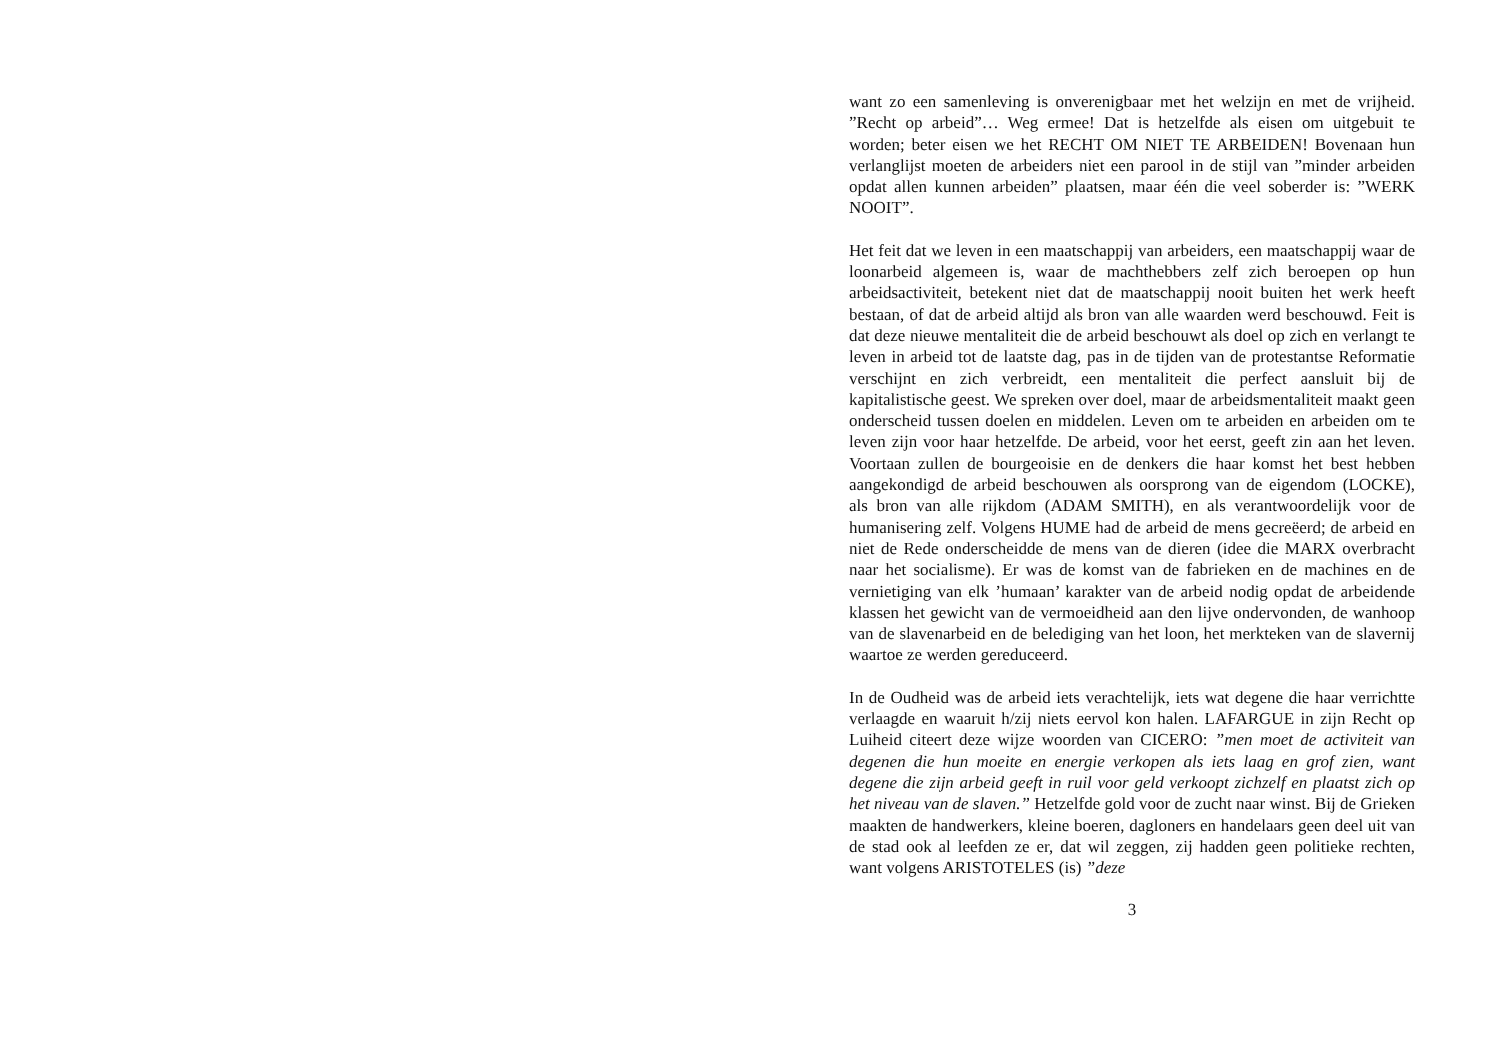want zo een samenleving is onverenigbaar met het welzijn en met de vrijheid. ”Recht op arbeid”… Weg ermee! Dat is hetzelfde als eisen om uitgebuit te worden; beter eisen we het RECHT OM NIET TE ARBEIDEN! Bovenaan hun verlanglijst moeten de arbeiders niet een parool in de stijl van ”minder arbeiden opdat allen kunnen arbeiden” plaatsen, maar één die veel soberder is: ”WERK NOOIT”.
Het feit dat we leven in een maatschappij van arbeiders, een maatschappij waar de loonarbeid algemeen is, waar de machthebbers zelf zich beroepen op hun arbeidsactiviteit, betekent niet dat de maatschappij nooit buiten het werk heeft bestaan, of dat de arbeid altijd als bron van alle waarden werd beschouwd. Feit is dat deze nieuwe mentaliteit die de arbeid beschouwt als doel op zich en verlangt te leven in arbeid tot de laatste dag, pas in de tijden van de protestantse Reformatie verschijnt en zich verbreidt, een mentaliteit die perfect aansluit bij de kapitalistische geest. We spreken over doel, maar de arbeidsmentaliteit maakt geen onderscheid tussen doelen en middelen. Leven om te arbeiden en arbeiden om te leven zijn voor haar hetzelfde. De arbeid, voor het eerst, geeft zin aan het leven. Voortaan zullen de bourgeoisie en de denkers die haar komst het best hebben aangekondigd de arbeid beschouwen als oorsprong van de eigendom (LOCKE), als bron van alle rijkdom (ADAM SMITH), en als verantwoordelijk voor de humanisering zelf. Volgens HUME had de arbeid de mens gecreëerd; de arbeid en niet de Rede onderscheidde de mens van de dieren (idee die MARX overbracht naar het socialisme). Er was de komst van de fabrieken en de machines en de vernietiging van elk ’humaan’ karakter van de arbeid nodig opdat de arbeidende klassen het gewicht van de vermoeidheid aan den lijve ondervonden, de wanhoop van de slavenarbeid en de belediging van het loon, het merkteken van de slavernij waartoe ze werden gereduceerd.
In de Oudheid was de arbeid iets verachtelijk, iets wat degene die haar verrichtte verlaagde en waaruit h/zij niets eervol kon halen. LAFARGUE in zijn Recht op Luiheid citeert deze wijze woorden van CICERO: ”men moet de activiteit van degenen die hun moeite en energie verkopen als iets laag en grof zien, want degene die zijn arbeid geeft in ruil voor geld verkoopt zichzelf en plaatst zich op het niveau van de slaven.” Hetzelfde gold voor de zucht naar winst. Bij de Grieken maakten de handwerkers, kleine boeren, dagloners en handelaars geen deel uit van de stad ook al leefden ze er, dat wil zeggen, zij hadden geen politieke rechten, want volgens ARISTOTELES (is) ”deze
3